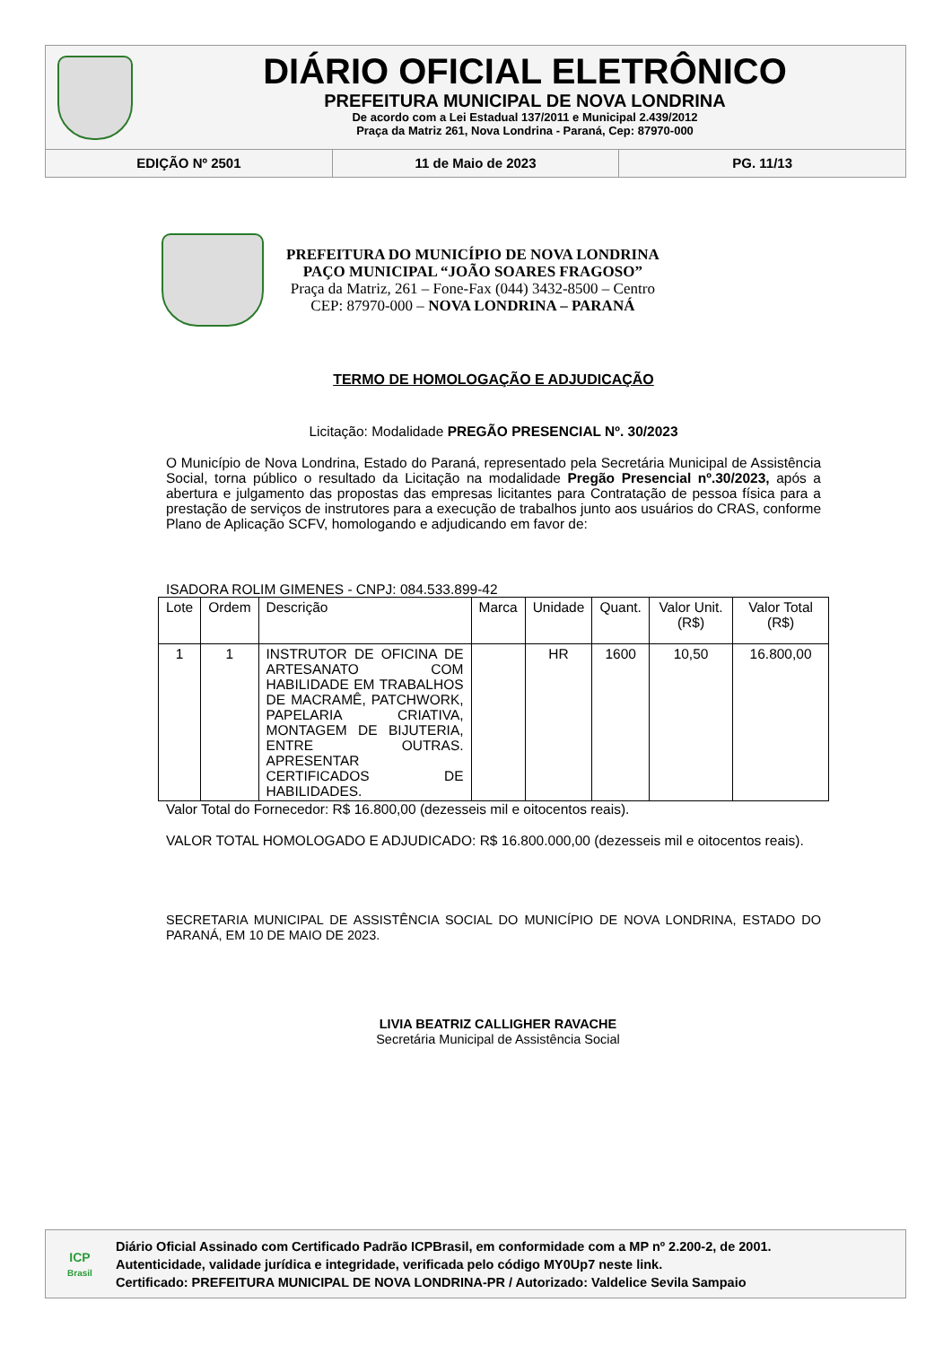DIÁRIO OFICIAL ELETRÔNICO
PREFEITURA MUNICIPAL DE NOVA LONDRINA
De acordo com a Lei Estadual 137/2011 e Municipal 2.439/2012
Praça da Matriz 261, Nova Londrina - Paraná, Cep: 87970-000
EDIÇÃO Nº 2501 11 de Maio de 2023 PG. 11/13
PREFEITURA DO MUNICÍPIO DE NOVA LONDRINA
PAÇO MUNICIPAL “JOÃO SOARES FRAGOSO”
Praça da Matriz, 261 – Fone-Fax (044) 3432-8500 – Centro
CEP: 87970-000 – NOVA LONDRINA – PARANÁ
TERMO DE HOMOLOGAÇÃO E ADJUDICAÇÃO
Licitação: Modalidade PREGÃO PRESENCIAL Nº. 30/2023
O Município de Nova Londrina, Estado do Paraná, representado pela Secretária Municipal de Assistência Social, torna público o resultado da Licitação na modalidade Pregão Presencial nº.30/2023, após a abertura e julgamento das propostas das empresas licitantes para Contratação de pessoa física para a prestação de serviços de instrutores para a execução de trabalhos junto aos usuários do CRAS, conforme Plano de Aplicação SCFV, homologando e adjudicando em favor de:
ISADORA ROLIM GIMENES - CNPJ: 084.533.899-42
| Lote | Ordem | Descrição | Marca | Unidade | Quant. | Valor Unit. (R$) | Valor Total (R$) |
| --- | --- | --- | --- | --- | --- | --- | --- |
| 1 | 1 | INSTRUTOR DE OFICINA DE ARTESANATO COM HABILIDADE EM TRABALHOS DE MACRAMÊ, PATCHWORK, PAPELARIA CRIATIVA, MONTAGEM DE BIJUTERIA, ENTRE OUTRAS. APRESENTAR CERTIFICADOS DE HABILIDADES. | | HR | 1600 | 10,50 | 16.800,00 |
Valor Total do Fornecedor: R$ 16.800,00 (dezesseis mil e oitocentos reais).
VALOR TOTAL HOMOLOGADO E ADJUDICADO: R$ 16.800.000,00 (dezesseis mil e oitocentos reais).
SECRETARIA MUNICIPAL DE ASSISTÊNCIA SOCIAL DO MUNICÍPIO DE NOVA LONDRINA, ESTADO DO PARANÁ, EM 10 DE MAIO DE 2023.
LIVIA BEATRIZ CALLIGHER RAVACHE
Secretária Municipal de Assistência Social
ICP
Brasil
Diário Oficial Assinado com Certificado Padrão ICPBrasil, em conformidade com a MP nº 2.200-2, de 2001.
Autenticidade, validade jurídica e integridade, verificada pelo código MY0Up7 neste link.
Certificado: PREFEITURA MUNICIPAL DE NOVA LONDRINA-PR / Autorizado: Valdelice Sevila Sampaio